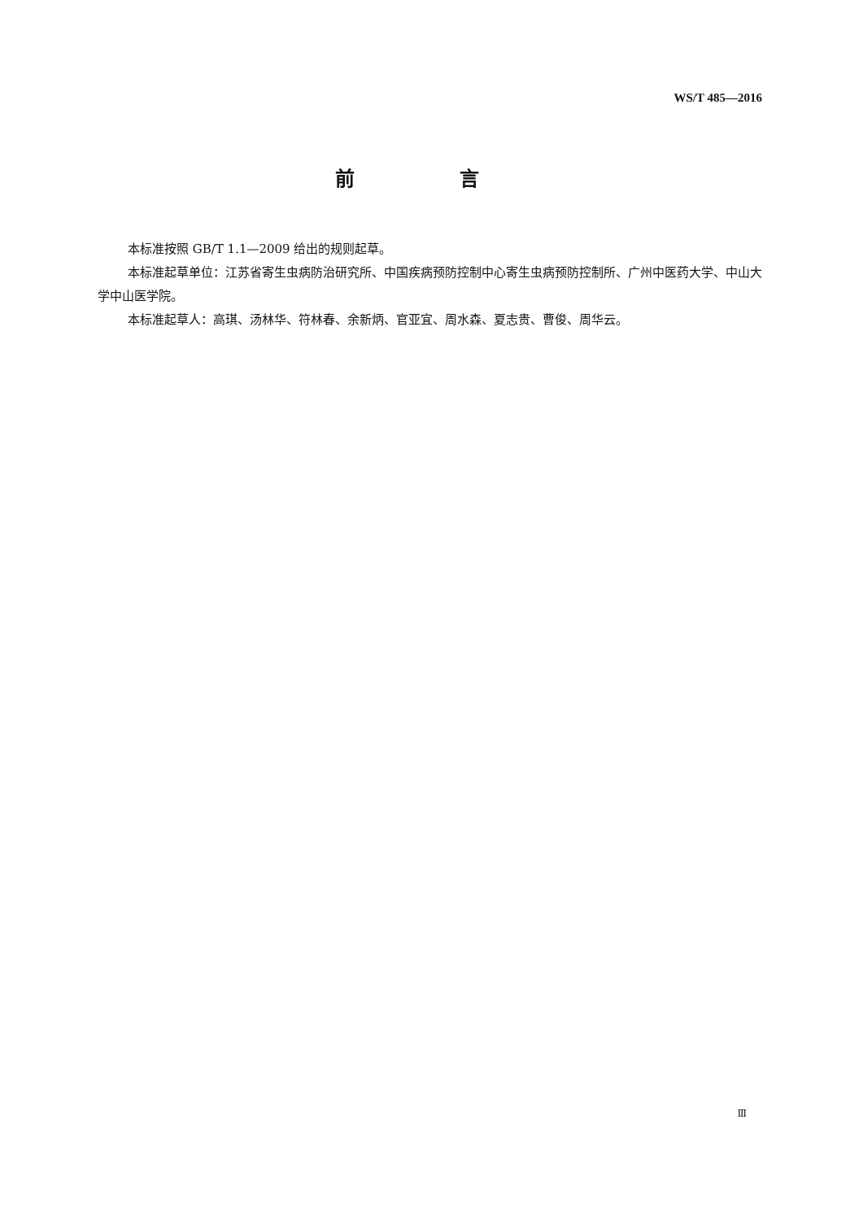WS/T 485—2016
前 言
本标准按照 GB/T 1.1—2009 给出的规则起草。
本标准起草单位：江苏省寄生虫病防治研究所、中国疾病预防控制中心寄生虫病预防控制所、广州中医药大学、中山大学中山医学院。
本标准起草人：高琪、汤林华、符林春、余新炳、官亚宜、周水森、夏志贵、曹俊、周华云。
Ⅲ